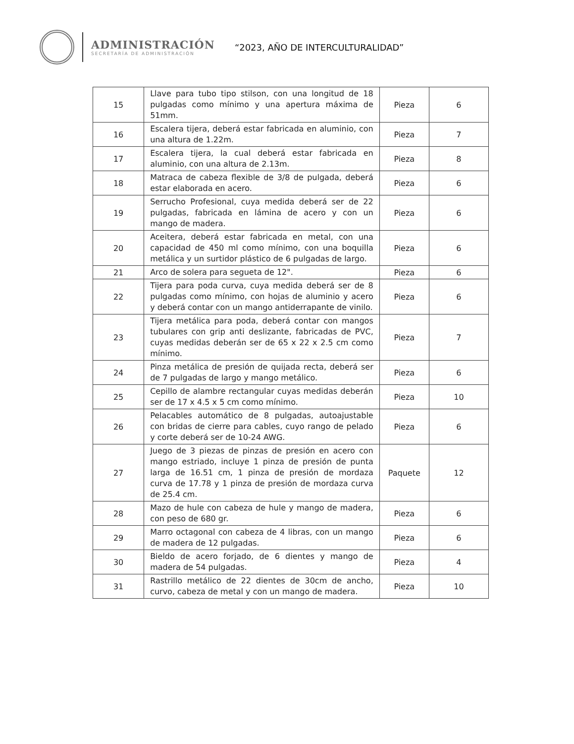ADMINISTRACIÓN
SECRETARÍA DE ADMINISTRACIÓN
“2023, AÑO DE INTERCULTURALIDAD”
| 15 | Llave para tubo tipo stilson, con una longitud de 18 pulgadas como mínimo y una apertura máxima de 51mm. | Pieza | 6 |
| 16 | Escalera tijera, deberá estar fabricada en aluminio, con una altura de 1.22m. | Pieza | 7 |
| 17 | Escalera tijera, la cual deberá estar fabricada en aluminio, con una altura de 2.13m. | Pieza | 8 |
| 18 | Matraca de cabeza flexible de 3/8 de pulgada, deberá estar elaborada en acero. | Pieza | 6 |
| 19 | Serrucho Profesional, cuya medida deberá ser de 22 pulgadas, fabricada en lámina de acero y con un mango de madera. | Pieza | 6 |
| 20 | Aceitera, deberá estar fabricada en metal, con una capacidad de 450 ml como mínimo, con una boquilla metálica y un surtidor plástico de 6 pulgadas de largo. | Pieza | 6 |
| 21 | Arco de solera para segueta de 12". | Pieza | 6 |
| 22 | Tijera para poda curva, cuya medida deberá ser de 8 pulgadas como mínimo, con hojas de aluminio y acero y deberá contar con un mango antiderrapante de vinilo. | Pieza | 6 |
| 23 | Tijera metálica para poda, deberá contar con mangos tubulares con grip anti deslizante, fabricadas de PVC, cuyas medidas deberán ser de 65 x 22 x 2.5 cm como mínimo. | Pieza | 7 |
| 24 | Pinza metálica de presión de quijada recta, deberá ser de 7 pulgadas de largo y mango metálico. | Pieza | 6 |
| 25 | Cepillo de alambre rectangular cuyas medidas deberán ser de 17 x 4.5 x 5 cm como mínimo. | Pieza | 10 |
| 26 | Pelacables automático de 8 pulgadas, autoajustable con bridas de cierre para cables, cuyo rango de pelado y corte deberá ser de 10-24 AWG. | Pieza | 6 |
| 27 | Juego de 3 piezas de pinzas de presión en acero con mango estriado, incluye 1 pinza de presión de punta larga de 16.51 cm, 1 pinza de presión de mordaza curva de 17.78 y 1 pinza de presión de mordaza curva de 25.4 cm. | Paquete | 12 |
| 28 | Mazo de hule con cabeza de hule y mango de madera, con peso de 680 gr. | Pieza | 6 |
| 29 | Marro octagonal con cabeza de 4 libras, con un mango de madera de 12 pulgadas. | Pieza | 6 |
| 30 | Bieldo de acero forjado, de 6 dientes y mango de madera de 54 pulgadas. | Pieza | 4 |
| 31 | Rastrillo metálico de 22 dientes de 30cm de ancho, curvo, cabeza de metal y con un mango de madera. | Pieza | 10 |